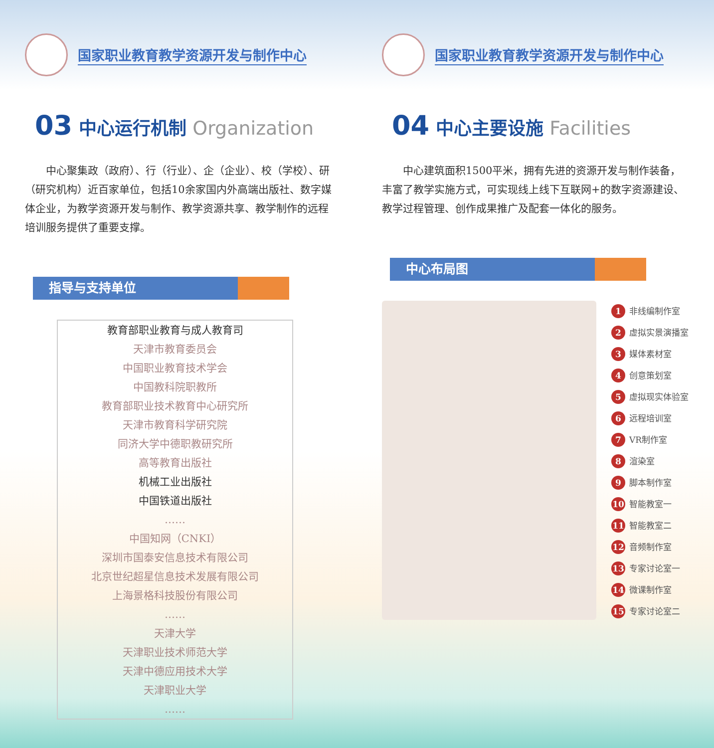国家职业教育教学资源开发与制作中心
03 中心运行机制 Organization
中心聚集政（政府）、行（行业）、企（企业）、校（学校）、研（研究机构）近百家单位，包括10余家国内外高端出版社、数字媒体企业，为教学资源开发与制作、教学资源共享、教学制作的远程培训服务提供了重要支撑。
指导与支持单位
教育部职业教育与成人教育司
天津市教育委员会
中国职业教育技术学会
中国教科院职教所
教育部职业技术教育中心研究所
天津市教育科学研究院
同济大学中德职教研究所
高等教育出版社
机械工业出版社
中国铁道出版社
……
中国知网（CNKI）
深圳市国泰安信息技术有限公司
北京世纪超星信息技术发展有限公司
上海景格科技股份有限公司
……
天津大学
天津职业技术师范大学
天津中德应用技术大学
天津职业大学
……
国家职业教育教学资源开发与制作中心
04 中心主要设施 Facilities
中心建筑面积1500平米，拥有先进的资源开发与制作装备，丰富了教学实施方式，可实现线上线下互联网+的数字资源建设、教学过程管理、创作成果推广及配套一体化的服务。
中心布局图
1 非线编制作室
2 虚拟实景演播室
3 媒体素材室
4 创意策划室
5 虚拟现实体验室
6 远程培训室
7 VR制作室
8 渲染室
9 脚本制作室
10 智能教室一
11 智能教室二
12 音频制作室
13 专家讨论室一
14 微课制作室
15 专家讨论室二